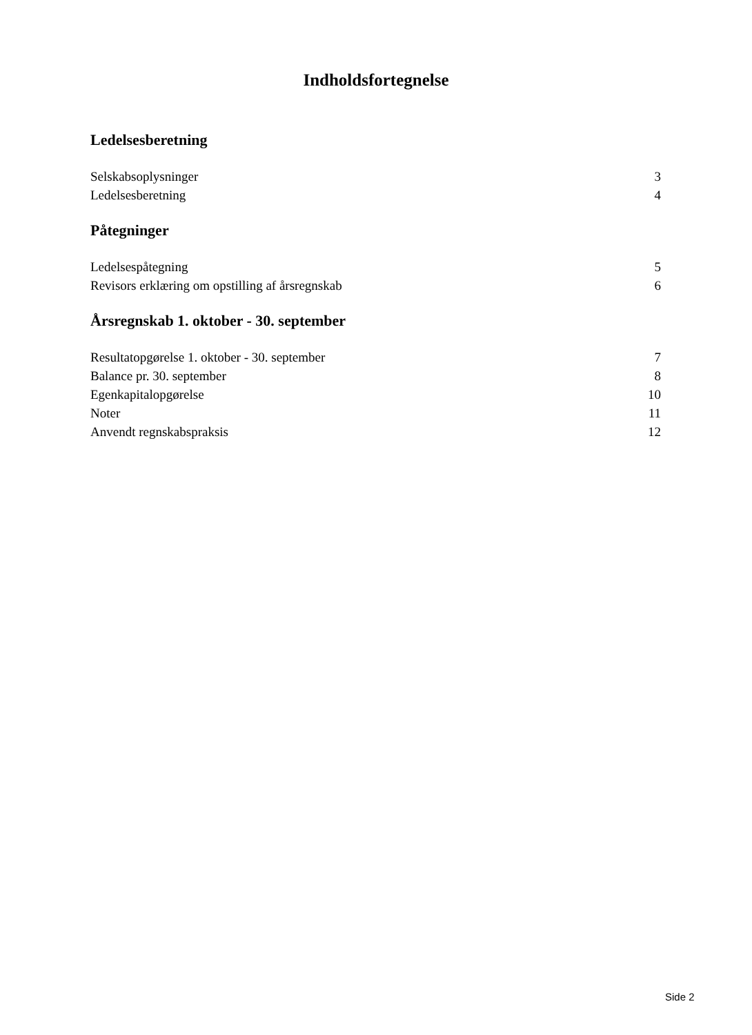Indholdsfortegnelse
Ledelsesberetning
Selskabsoplysninger 3
Ledelsesberetning 4
Påtegninger
Ledelsespåtegning 5
Revisors erklæring om opstilling af årsregnskab 6
Årsregnskab 1. oktober - 30. september
Resultatopgørelse 1. oktober - 30. september 7
Balance pr. 30. september 8
Egenkapitalopgørelse 10
Noter 11
Anvendt regnskabspraksis 12
Side 2